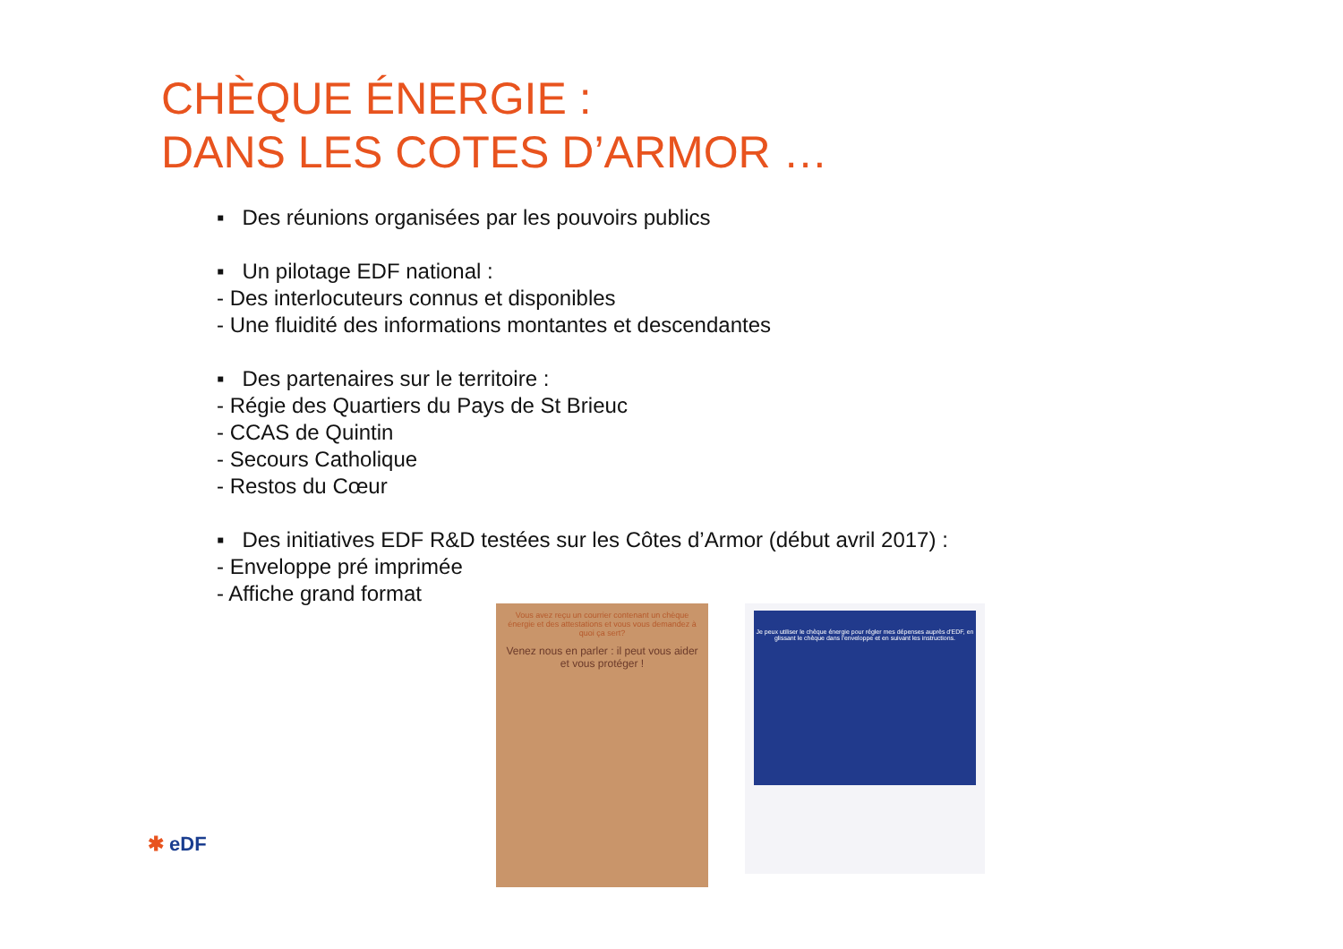CHÈQUE ÉNERGIE :
DANS LES COTES D’ARMOR …
▪ Des réunions organisées par les pouvoirs publics
▪ Un pilotage EDF national :
- Des interlocuteurs connus et disponibles
- Une fluidité des informations montantes et descendantes
▪ Des partenaires sur le territoire :
- Régie des Quartiers du Pays de St Brieuc
- CCAS de Quintin
- Secours Catholique
- Restos du Cœur
▪ Des initiatives EDF R&D testées sur les Côtes d’Armor (début avril 2017) :
- Enveloppe pré imprimée
- Affiche grand format
Vous avez reçu un courrier contenant un chèque énergie et des attestations et vous vous demandez à quoi ça sert?
Venez nous en parler : il peut vous aider et vous protéger !
Je peux utiliser le chèque énergie pour régler mes dépenses auprès d'EDF, en glissant le chèque dans l'enveloppe et en suivant les instructions.
✱ eDF